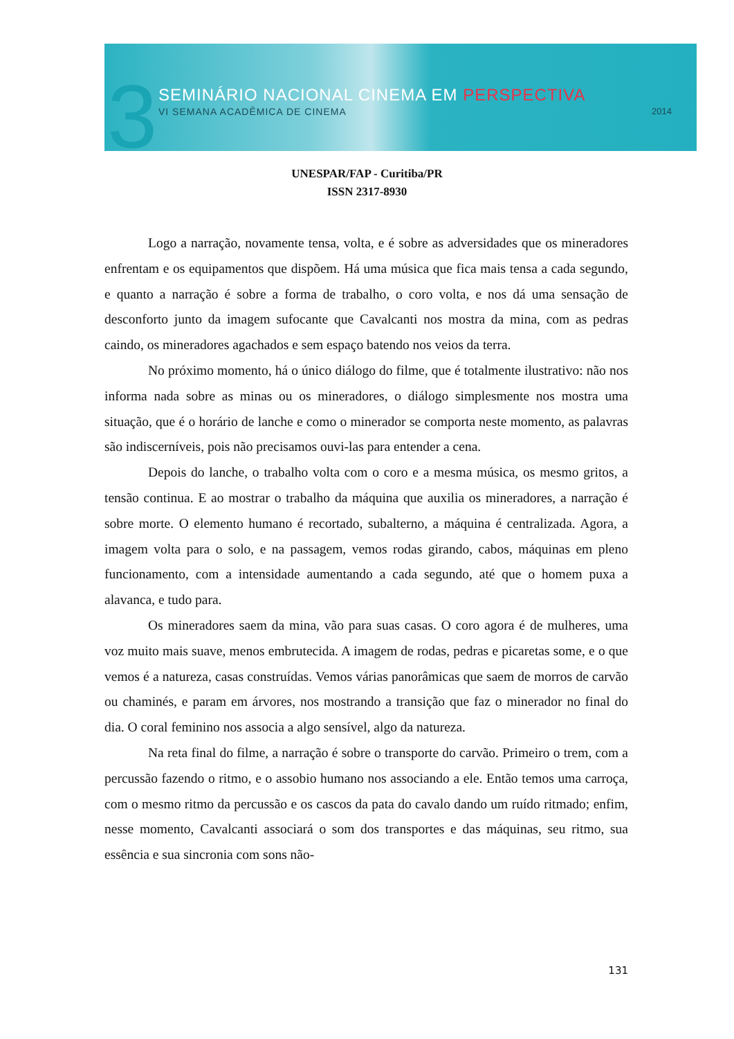3 SEMINÁRIO NACIONAL CINEMA EM PERSPECTIVA
VI SEMANA ACADÊMICA DE CINEMA 2014
UNESPAR/FAP - Curitiba/PR
ISSN 2317-8930
Logo a narração, novamente tensa, volta, e é sobre as adversidades que os mineradores enfrentam e os equipamentos que dispõem. Há uma música que fica mais tensa a cada segundo, e quanto a narração é sobre a forma de trabalho, o coro volta, e nos dá uma sensação de desconforto junto da imagem sufocante que Cavalcanti nos mostra da mina, com as pedras caindo, os mineradores agachados e sem espaço batendo nos veios da terra.
No próximo momento, há o único diálogo do filme, que é totalmente ilustrativo: não nos informa nada sobre as minas ou os mineradores, o diálogo simplesmente nos mostra uma situação, que é o horário de lanche e como o minerador se comporta neste momento, as palavras são indiscerníveis, pois não precisamos ouvi-las para entender a cena.
Depois do lanche, o trabalho volta com o coro e a mesma música, os mesmo gritos, a tensão continua. E ao mostrar o trabalho da máquina que auxilia os mineradores, a narração é sobre morte. O elemento humano é recortado, subalterno, a máquina é centralizada. Agora, a imagem volta para o solo, e na passagem, vemos rodas girando, cabos, máquinas em pleno funcionamento, com a intensidade aumentando a cada segundo, até que o homem puxa a alavanca, e tudo para.
Os mineradores saem da mina, vão para suas casas. O coro agora é de mulheres, uma voz muito mais suave, menos embrutecida. A imagem de rodas, pedras e picaretas some, e o que vemos é a natureza, casas construídas. Vemos várias panorâmicas que saem de morros de carvão ou chaminés, e param em árvores, nos mostrando a transição que faz o minerador no final do dia. O coral feminino nos associa a algo sensível, algo da natureza.
Na reta final do filme, a narração é sobre o transporte do carvão. Primeiro o trem, com a percussão fazendo o ritmo, e o assobio humano nos associando a ele. Então temos uma carroça, com o mesmo ritmo da percussão e os cascos da pata do cavalo dando um ruído ritmado; enfim, nesse momento, Cavalcanti associará o som dos transportes e das máquinas, seu ritmo, sua essência e sua sincronia com sons não-
131